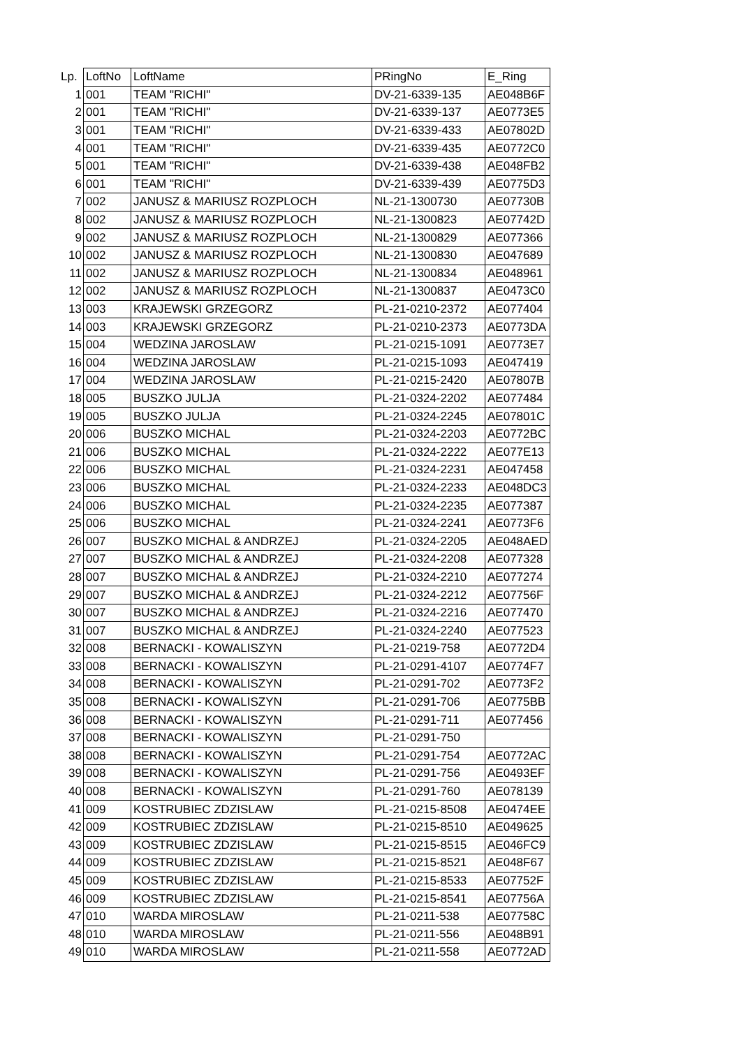| Lp. | LoftNo | LoftName | PRingNo | E_Ring |
| --- | --- | --- | --- | --- |
| 1 | 001 | TEAM "RICHI" | DV-21-6339-135 | AE048B6F |
| 2 | 001 | TEAM "RICHI" | DV-21-6339-137 | AE0773E5 |
| 3 | 001 | TEAM "RICHI" | DV-21-6339-433 | AE07802D |
| 4 | 001 | TEAM "RICHI" | DV-21-6339-435 | AE0772C0 |
| 5 | 001 | TEAM "RICHI" | DV-21-6339-438 | AE048FB2 |
| 6 | 001 | TEAM "RICHI" | DV-21-6339-439 | AE0775D3 |
| 7 | 002 | JANUSZ & MARIUSZ ROZPLOCH | NL-21-1300730 | AE07730B |
| 8 | 002 | JANUSZ & MARIUSZ ROZPLOCH | NL-21-1300823 | AE07742D |
| 9 | 002 | JANUSZ & MARIUSZ ROZPLOCH | NL-21-1300829 | AE077366 |
| 10 | 002 | JANUSZ & MARIUSZ ROZPLOCH | NL-21-1300830 | AE047689 |
| 11 | 002 | JANUSZ & MARIUSZ ROZPLOCH | NL-21-1300834 | AE048961 |
| 12 | 002 | JANUSZ & MARIUSZ ROZPLOCH | NL-21-1300837 | AE0473C0 |
| 13 | 003 | KRAJEWSKI GRZEGORZ | PL-21-0210-2372 | AE077404 |
| 14 | 003 | KRAJEWSKI GRZEGORZ | PL-21-0210-2373 | AE0773DA |
| 15 | 004 | WEDZINA JAROSLAW | PL-21-0215-1091 | AE0773E7 |
| 16 | 004 | WEDZINA JAROSLAW | PL-21-0215-1093 | AE047419 |
| 17 | 004 | WEDZINA JAROSLAW | PL-21-0215-2420 | AE07807B |
| 18 | 005 | BUSZKO JULJA | PL-21-0324-2202 | AE077484 |
| 19 | 005 | BUSZKO JULJA | PL-21-0324-2245 | AE07801C |
| 20 | 006 | BUSZKO MICHAL | PL-21-0324-2203 | AE0772BC |
| 21 | 006 | BUSZKO MICHAL | PL-21-0324-2222 | AE077E13 |
| 22 | 006 | BUSZKO MICHAL | PL-21-0324-2231 | AE047458 |
| 23 | 006 | BUSZKO MICHAL | PL-21-0324-2233 | AE048DC3 |
| 24 | 006 | BUSZKO MICHAL | PL-21-0324-2235 | AE077387 |
| 25 | 006 | BUSZKO MICHAL | PL-21-0324-2241 | AE0773F6 |
| 26 | 007 | BUSZKO MICHAL & ANDRZEJ | PL-21-0324-2205 | AE048AED |
| 27 | 007 | BUSZKO MICHAL & ANDRZEJ | PL-21-0324-2208 | AE077328 |
| 28 | 007 | BUSZKO MICHAL & ANDRZEJ | PL-21-0324-2210 | AE077274 |
| 29 | 007 | BUSZKO MICHAL & ANDRZEJ | PL-21-0324-2212 | AE07756F |
| 30 | 007 | BUSZKO MICHAL & ANDRZEJ | PL-21-0324-2216 | AE077470 |
| 31 | 007 | BUSZKO MICHAL & ANDRZEJ | PL-21-0324-2240 | AE077523 |
| 32 | 008 | BERNACKI - KOWALISZYN | PL-21-0219-758 | AE0772D4 |
| 33 | 008 | BERNACKI - KOWALISZYN | PL-21-0291-4107 | AE0774F7 |
| 34 | 008 | BERNACKI - KOWALISZYN | PL-21-0291-702 | AE0773F2 |
| 35 | 008 | BERNACKI - KOWALISZYN | PL-21-0291-706 | AE0775BB |
| 36 | 008 | BERNACKI - KOWALISZYN | PL-21-0291-711 | AE077456 |
| 37 | 008 | BERNACKI - KOWALISZYN | PL-21-0291-750 | |
| 38 | 008 | BERNACKI - KOWALISZYN | PL-21-0291-754 | AE0772AC |
| 39 | 008 | BERNACKI - KOWALISZYN | PL-21-0291-756 | AE0493EF |
| 40 | 008 | BERNACKI - KOWALISZYN | PL-21-0291-760 | AE078139 |
| 41 | 009 | KOSTRUBIEC ZDZISLAW | PL-21-0215-8508 | AE0474EE |
| 42 | 009 | KOSTRUBIEC ZDZISLAW | PL-21-0215-8510 | AE049625 |
| 43 | 009 | KOSTRUBIEC ZDZISLAW | PL-21-0215-8515 | AE046FC9 |
| 44 | 009 | KOSTRUBIEC ZDZISLAW | PL-21-0215-8521 | AE048F67 |
| 45 | 009 | KOSTRUBIEC ZDZISLAW | PL-21-0215-8533 | AE07752F |
| 46 | 009 | KOSTRUBIEC ZDZISLAW | PL-21-0215-8541 | AE07756A |
| 47 | 010 | WARDA MIROSLAW | PL-21-0211-538 | AE07758C |
| 48 | 010 | WARDA MIROSLAW | PL-21-0211-556 | AE048B91 |
| 49 | 010 | WARDA MIROSLAW | PL-21-0211-558 | AE0772AD |